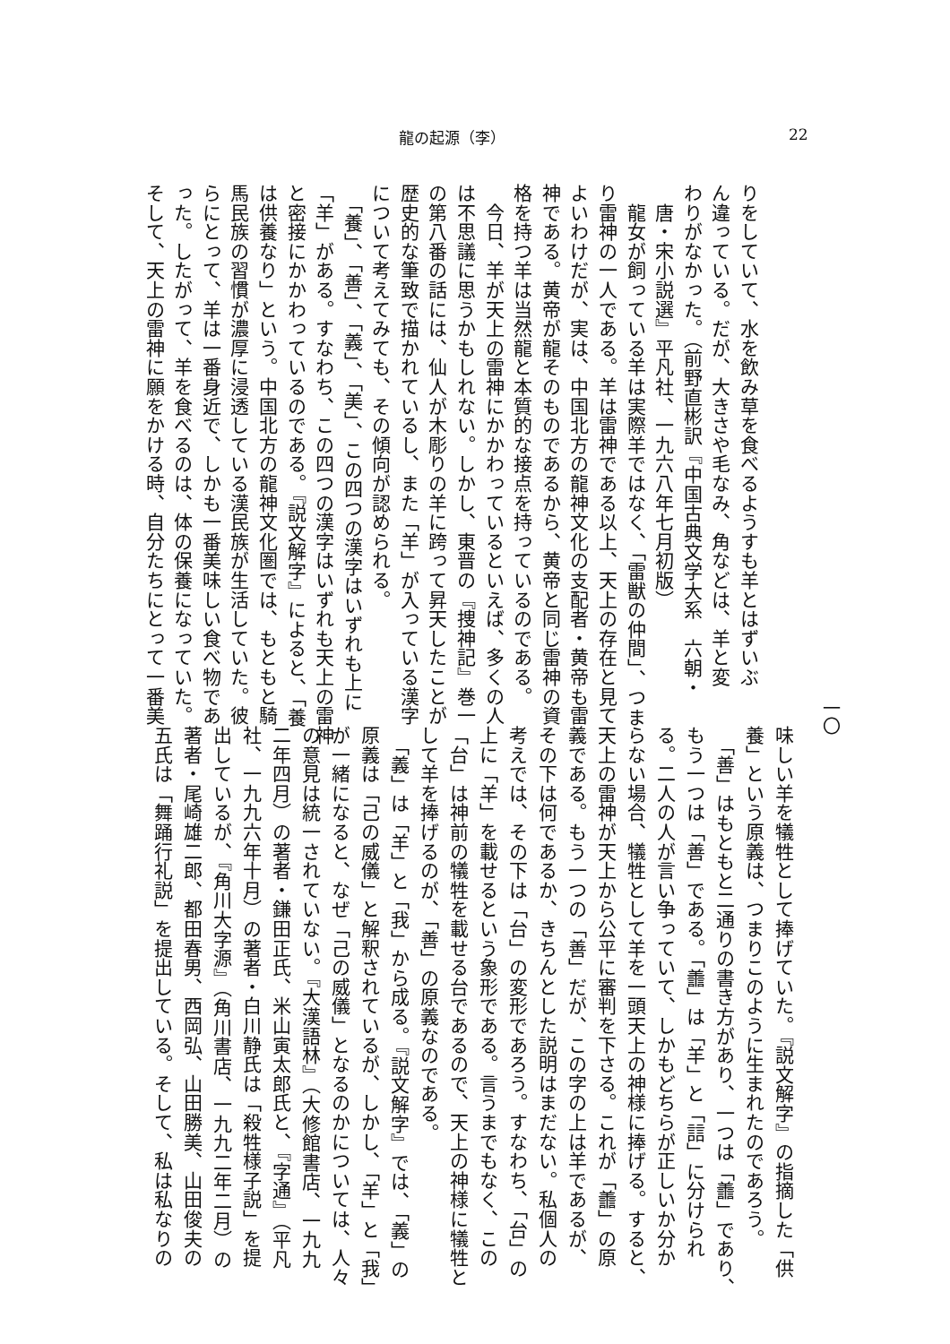龍の起源（李） 22
りをしていて、水を飲み草を食べるようすも羊とはずいぶ
ん違っている。だが、大きさや毛なみ、角などは、羊と変
わりがなかった。（前野直彬訳『中国古典文学大系　六朝・
　唐・宋小説選』平凡社、一九六八年七月初版）
　龍女が飼っている羊は実際羊ではなく、「雷獣の仲間」、つま
り雷神の一人である。羊は雷神である以上、天上の存在と見て
よいわけだが、実は、中国北方の龍神文化の支配者・黄帝も雷
神である。黄帝が龍そのものであるから、黄帝と同じ雷神の資
格を持つ羊は当然龍と本質的な接点を持っているのである。
　今日、羊が天上の雷神にかかわっているといえば、多くの人
は不思議に思うかもしれない。しかし、東晋の『捜神記』巻一
の第八番の話には、仙人が木彫りの羊に跨って昇天したことが
歴史的な筆致で描かれているし、また「羊」が入っている漢字
について考えてみても、その傾向が認められる。
　「養」、「善」、「義」、「美」、この四つの漢字はいずれも上に
「羊」がある。すなわち、この四つの漢字はいずれも天上の雷神
と密接にかかわっているのである。『説文解字』によると、「養
は供養なり」という。中国北方の龍神文化圏では、もともと騎
馬民族の習慣が濃厚に浸透している漢民族が生活していた。彼
らにとって、羊は一番身近で、しかも一番美味しい食べ物であ
った。したがって、羊を食べるのは、体の保養になっていた。
そして、天上の雷神に願をかける時、自分たちにとって一番美
一〇
味しい羊を犠牲として捧げていた。『説文解字』の指摘した「供
養」という原義は、つまりこのように生まれたのであろう。
　「善」はもともと二通りの書き方があり、一つは「譱」であり、
もう一つは「善」である。「譱」は「羊」と「誩」に分けられ
る。二人の人が言い争っていて、しかもどちらが正しいか分か
らない場合、犠牲として羊を一頭天上の神様に捧げる。すると、
天上の雷神が天上から公平に審判を下さる。これが「譱」の原
義である。もう一つの「善」だが、この字の上は羊であるが、
その下は何であるか、きちんとした説明はまだない。私個人の
考えでは、その下は「台」の変形であろう。すなわち、「台」の
上に「羊」を載せるという象形である。言うまでもなく、この
「台」は神前の犠牲を載せる台であるので、天上の神様に犠牲と
して羊を捧げるのが、「善」の原義なのである。
　「義」は「羊」と「我」から成る。『説文解字』では、「義」の
原義は「己の威儀」と解釈されているが、しかし、「羊」と「我」
が一緒になると、なぜ「己の威儀」となるのかについては、人々
の意見は統一されていない。『大漢語林』（大修館書店、一九九
二年四月）の著者・鎌田正氏、米山寅太郎氏と、『字通』（平凡
社、一九九六年十月）の著者・白川静氏は「殺牲様子説」を提
出しているが、『角川大字源』（角川書店、一九九二年二月）の
著者・尾崎雄二郎、都田春男、西岡弘、山田勝美、山田俊夫の
五氏は「舞踊行礼説」を提出している。そして、私は私なりの